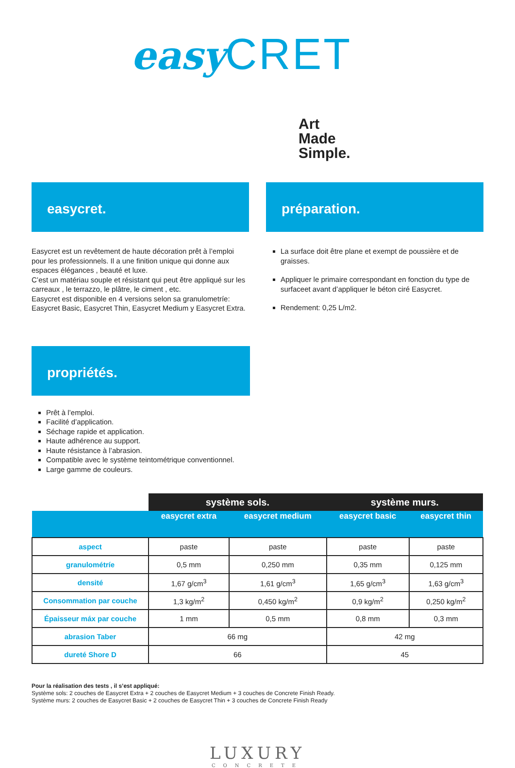easy CRET
Art
Made
Simple.
easycret.
Easycret est un revêtement de haute décoration prêt à l’emploi pour les professionnels. Il a une finition unique qui donne aux espaces élégances , beauté et luxe.
C’est un matériau souple et résistant qui peut être appliqué sur les carreaux , le terrazzo, le plâtre, le ciment , etc.
Easycret est disponible en 4 versions selon sa granulometríe: Easycret Basic, Easycret Thin, Easycret Medium y Easycret Extra.
préparation.
La surface doit être plane et exempt de poussière et de graisses.
Appliquer le primaire correspondant en fonction du type de surfaceet avant d’appliquer le béton ciré Easycret.
Rendement: 0,25 L/m2.
propriétés.
Prêt à l’emploi.
Facilité d’application.
Séchage rapide et application.
Haute adhérence au support.
Haute résistance à l’abrasion.
Compatible avec le système teintométrique conventionnel.
Large gamme de couleurs.
| | système sols. | | système murs. | |
| --- | --- | --- | --- | --- |
| | easycret extra | easycret medium | easycret basic | easycret thin |
| aspect | paste | paste | paste | paste |
| granulométríe | 0,5 mm | 0,250 mm | 0,35 mm | 0,125 mm |
| densité | 1,67 g/cm<sup>3</sup> | 1,61 g/cm<sup>3</sup> | 1,65 g/cm<sup>3</sup> | 1,63 g/cm<sup>3</sup> |
| Consommation par couche | 1,3 kg/m<sup>2</sup> | 0,450 kg/m<sup>2</sup> | 0,9 kg/m<sup>2</sup> | 0,250 kg/m<sup>2</sup> |
| Épaisseur máx par couche | 1 mm | 0,5 mm | 0,8 mm | 0,3 mm |
| abrasion Taber | 66 mg | | 42 mg | |
| dureté Shore D | 66 | | 45 | |
Pour la réalisation des tests , il s’est appliqué:
Système sols: 2 couches de Easycret Extra + 2 couches de Easycret Medium + 3 couches de Concrete Finish Ready.
Système murs: 2 couches de Easycret Basic + 2 couches de Easycret Thin + 3 couches de Concrete Finish Ready
LUXURY
CONCRETE